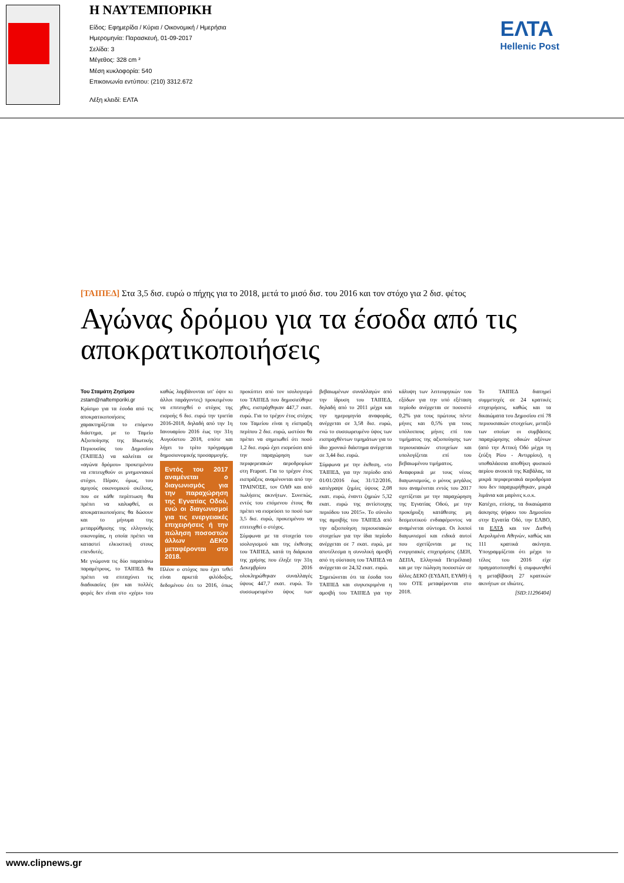Η ΝΑΥΤΕΜΠΟΡΙΚΗ
Είδος: Εφημερίδα / Κύρια / Οικονομική / Ημερήσια
Ημερομηνία: Παρασκευή, 01-09-2017
Σελίδα: 3
Μέγεθος: 328 cm ²
Μέση κυκλοφορία: 540
Επικοινωνία εντύπου: (210) 3312.672
Λέξη κλειδί: ΕΛΤΑ
ΕΛΤΑ
Hellenic Post
[ΤΑΙΠΕΔ] Στα 3,5 δισ. ευρώ ο πήχης για το 2018, μετά το μισό δισ. του 2016 και τον στόχο για 2 δισ. φέτος
Αγώνας δρόμου για τα έσοδα από τις αποκρατικοποιήσεις
Του Σταμάτη Ζησίμου
zstam@naftemporiki.gr
Κρίσιμο για τα έσοδα από τις αποκρατικοποιήσεις χαρακτηρίζεται το επόμενο διάστημα, με το Ταμείο Αξιοποίησης της Ιδιωτικής Περιουσίας του Δημοσίου (ΤΑΙΠΕΔ) να καλείται σε «αγώνα δρόμου» προκειμένου να επιτευχθούν οι μνημονιακοί στόχοι. Πέραν, όμως, του αμιγούς οικονομικού σκέλους, που σε κάθε περίπτωση θα πρέπει να καλυφθεί, οι αποκρατικοποιήσεις θα δώσουν και το μήνυμα της μεταρρύθμισης της ελληνικής οικονομίας, η οποία πρέπει να καταστεί ελκυστική στους επενδυτές.
Με γνώμονα τις δύο παραπάνω παραμέτρους, το ΤΑΙΠΕΔ θα πρέπει να επιταχύνει τις διαδικασίες (αν και πολλές φορές δεν είναι στο «χέρι» του καθώς λαμβάνονται υπ' όψιν κι άλλοι παράγοντες) προκειμένου να επιτευχθεί ο στόχος της εισροής 6 δισ. ευρώ την τριετία 2016-2018, δηλαδή από την 1η Ιανουαρίου 2016 έως την 31η Αυγούστου 2018, οπότε και λήγει το τρίτο πρόγραμμα δημοσιονομικής προσαρμογής.
Εντός του 2017 αναμένεται ο διαγωνισμός για την παραχώρηση της Εγνατίας Οδού, ενώ οι διαγωνισμοί για τις ενεργειακές επιχειρήσεις ή την πώληση ποσοστών άλλων ΔΕΚΟ μεταφέρονται στο 2018.
Πλέον ο στόχος που έχει τεθεί είναι αρκετά φιλόδοξος, δεδομένου ότι το 2016, όπως προκύπτει από τον ισολογισμό του ΤΑΙΠΕΔ που δημοσιεύθηκε χθες, εισπράχθηκαν 447,7 εκατ. ευρώ. Για το τρέχον έτος στόχος του Ταμείου είναι η είσπραξη περίπου 2 δισ. ευρώ, ωστόσο θα πρέπει να σημειωθεί ότι ποσό 1,2 δισ. ευρώ έχει εισρεύσει από την παραχώρηση των περιφερειακών αεροδρομίων στη Fraport. Για το τρέχον έτος εισπράξεις αναμένονται από την ΤΡΑΙΝΟΣΕ, τον ΟΛΘ και από πωλήσεις ακινήτων. Συνεπώς, εντός του επόμενου έτους θα πρέπει να εισρεύσει το ποσό των 3,5 δισ. ευρώ, προκειμένου να επιτευχθεί ο στόχος.
Σύμφωνα με τα στοιχεία του ισολογισμού και της έκθεσης του ΤΑΙΠΕΔ, κατά τη διάρκεια της χρήσης που έληξε την 31η Δεκεμβρίου 2016 ολοκληρώθηκαν συναλλαγές ύψους 447,7 εκατ. ευρώ. Το συσσωρευμένο ύψος των βεβαιωμένων συναλλαγών από την ίδρυση του ΤΑΙΠΕΔ, δηλαδή από το 2011 μέχρι και την ημερομηνία αναφοράς, ανέρχεται σε 3,58 δισ. ευρώ, ενώ το συσσωρευμένο ύψος των εισπραχθέντων τιμημάτων για το ίδιο χρονικό διάστημα ανέρχεται σε 3,44 δισ. ευρώ.
Σύμφωνα με την έκθεση, «το ΤΑΙΠΕΔ, για την περίοδο από 01/01/2016 έως 31/12/2016, κατέγραψε ζημίες ύψους 2,08 εκατ. ευρώ, έναντι ζημιών 5,32 εκατ. ευρώ της αντίστοιχης περιόδου του 2015». Το σύνολο της αμοιβής του ΤΑΙΠΕΔ από την αξιοποίηση περιουσιακών στοιχείων για την ίδια περίοδο ανέρχεται σε 7 εκατ. ευρώ, με αποτέλεσμα η συνολική αμοιβή από τη σύσταση του ΤΑΙΠΕΔ να ανέρχεται σε 24,32 εκατ. ευρώ.
Σημειώνεται ότι τα έσοδα του ΤΑΙΠΕΔ και συγκεκριμένα η αμοιβή του ΤΑΙΠΕΔ για την κάλυψη των λειτουργικών του εξόδων για την υπό εξέταση περίοδο ανέρχεται σε ποσοστό 0,2% για τους πρώτους πέντε μήνες και 0,5% για τους υπόλοιπους μήνες επί του τιμήματος της αξιοποίησης των περιουσιακών στοιχείων και υπολογίζεται επί του βεβαιωμένου τιμήματος.
Αναφορικά με τους νέους διαγωνισμούς, ο μόνος μεγάλος που αναμένεται εντός του 2017 σχετίζεται με την παραχώρηση της Εγνατίας Οδού, με την προκήρυξη κατάθεσης μη δεσμευτικού ενδιαφέροντος να αναμένεται σύντομα. Οι λοιποί διαγωνισμοί και ειδικά αυτοί που σχετίζονται με τις ενεργειακές επιχειρήσεις (ΔΕΗ, ΔΕΠΑ, Ελληνικά Πετρέλαια) και με την πώληση ποσοστών σε άλλες ΔΕΚΟ (ΕΥΔΑΠ, ΕΥΑΘ) ή του ΟΤΕ μεταφέρονται στο 2018.
Το ΤΑΙΠΕΔ διατηρεί συμμετοχές σε 24 κρατικές επιχειρήσεις, καθώς και τα δικαιώματα του Δημοσίου επί 78 περιουσιακών στοιχείων, μεταξύ των οποίων οι συμβάσεις παραχώρησης οδικών αξόνων (από την Αττική Οδό μέχρι τη ζεύξη Ρίου - Αντιρρίου), η υποθαλάσσια αποθήκη φυσικού αερίου ανοικτά της Καβάλας, τα μικρά περιφερειακά αεροδρόμια που δεν παραχωρήθηκαν, μικρά λιμάνια και μαρίνες κ.ο.κ.
Κατέχει, επίσης, τα δικαιώματα άσκησης ψήφου του Δημοσίου στην Εγνατία Οδό, την ΕΛΒΟ, τα ΕΛΤΑ και τον Διεθνή Αερολιμένα Αθηνών, καθώς και 111 κρατικά ακίνητα. Υπογραμμίζεται ότι μέχρι το τέλος του 2016 είχε πραγματοποιηθεί ή συμφωνηθεί η μεταβίβαση 27 κρατικών ακινήτων σε ιδιώτες.
[SID:11296404]
www.clipnews.gr